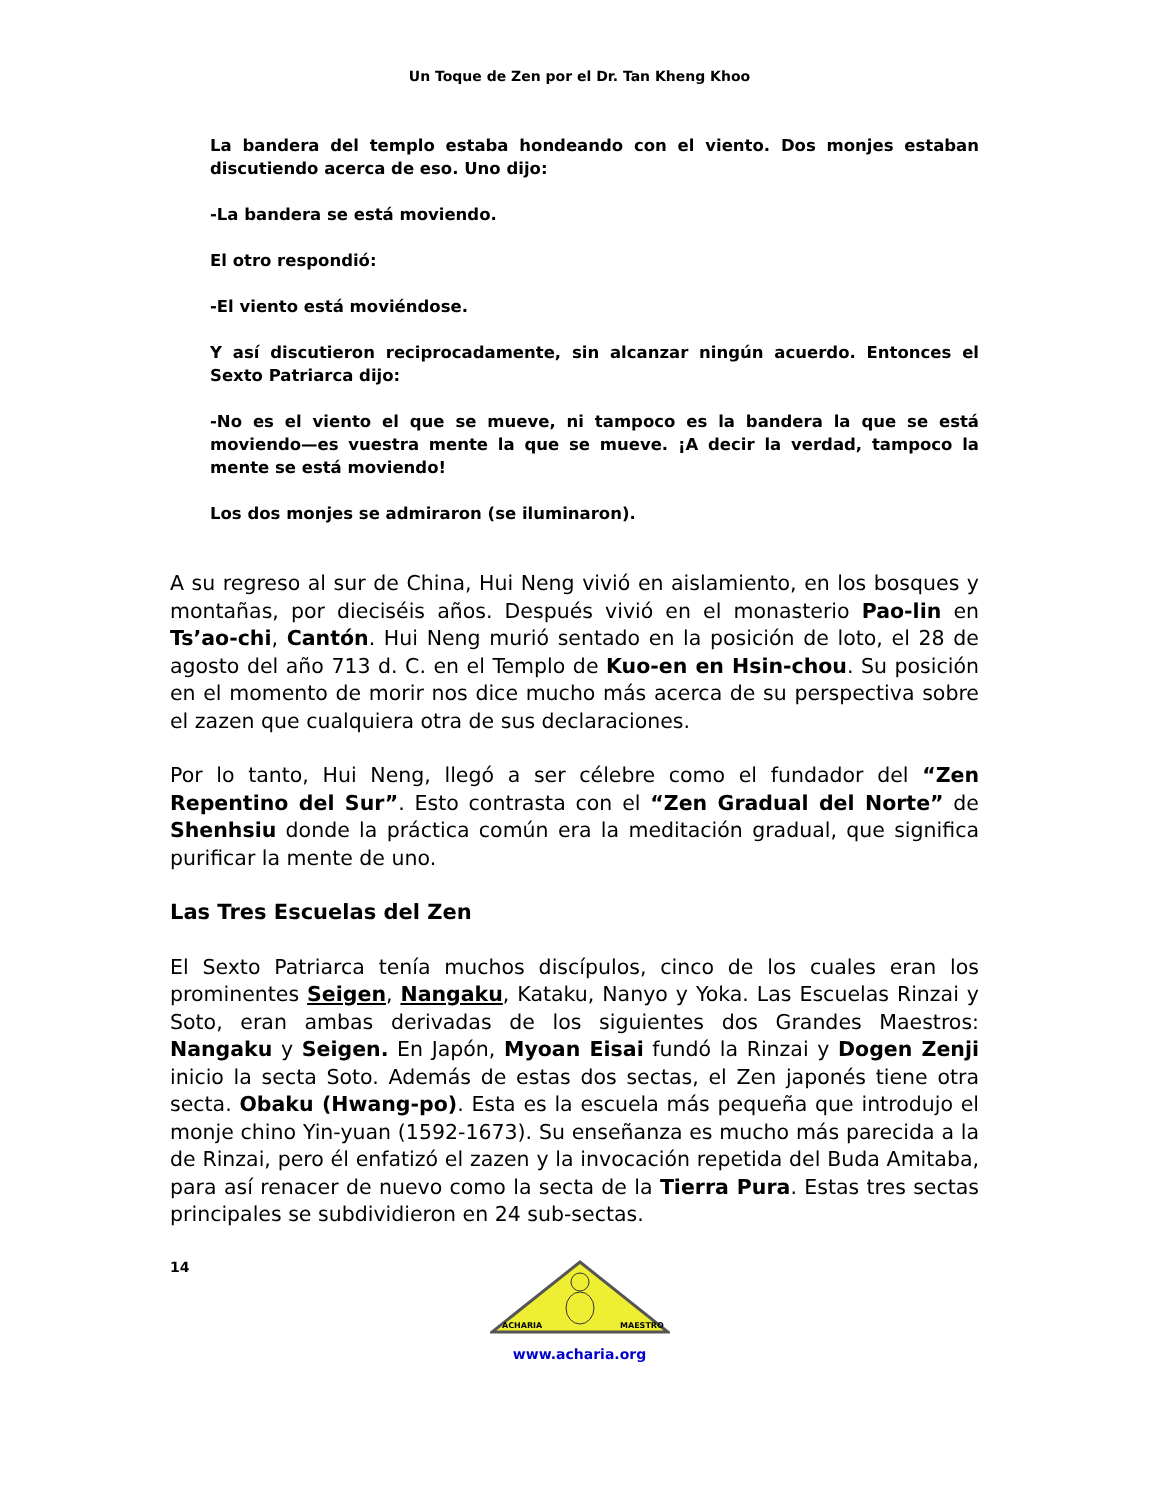Un Toque de Zen por el Dr. Tan Kheng Khoo
La bandera del templo estaba hondeando con el viento. Dos monjes estaban discutiendo acerca de eso. Uno dijo:
-La bandera se está moviendo.
El otro respondió:
-El viento está moviéndose.
Y así discutieron reciprocadamente, sin alcanzar ningún acuerdo. Entonces el Sexto Patriarca dijo:
-No es el viento el que se mueve, ni tampoco es la bandera la que se está moviendo—es vuestra mente la que se mueve. ¡A decir la verdad, tampoco la mente se está moviendo!
Los dos monjes se admiraron (se iluminaron).
A su regreso al sur de China, Hui Neng vivió en aislamiento, en los bosques y montañas, por dieciséis años. Después vivió en el monasterio Pao-lin en Ts’ao-chi, Cantón. Hui Neng murió sentado en la posición de loto, el 28 de agosto del año 713 d. C. en el Templo de Kuo-en en Hsin-chou. Su posición en el momento de morir nos dice mucho más acerca de su perspectiva sobre el zazen que cualquiera otra de sus declaraciones.
Por lo tanto, Hui Neng, llegó a ser célebre como el fundador del “Zen Repentino del Sur”. Esto contrasta con el “Zen Gradual del Norte” de Shenhsiu donde la práctica común era la meditación gradual, que significa purificar la mente de uno.
Las Tres Escuelas del Zen
El Sexto Patriarca tenía muchos discípulos, cinco de los cuales eran los prominentes Seigen, Nangaku, Kataku, Nanyo y Yoka. Las Escuelas Rinzai y Soto, eran ambas derivadas de los siguientes dos Grandes Maestros: Nangaku y Seigen. En Japón, Myoan Eisai fundó la Rinzai y Dogen Zenji inicio la secta Soto. Además de estas dos sectas, el Zen japonés tiene otra secta. Obaku (Hwang-po). Esta es la escuela más pequeña que introdujo el monje chino Yin-yuan (1592-1673). Su enseñanza es mucho más parecida a la de Rinzai, pero él enfatizó el zazen y la invocación repetida del Buda Amitaba, para así renacer de nuevo como la secta de la Tierra Pura. Estas tres sectas principales se subdividieron en 24 sub-sectas.
14
ACHARIA
MAESTRO
www.acharia.org